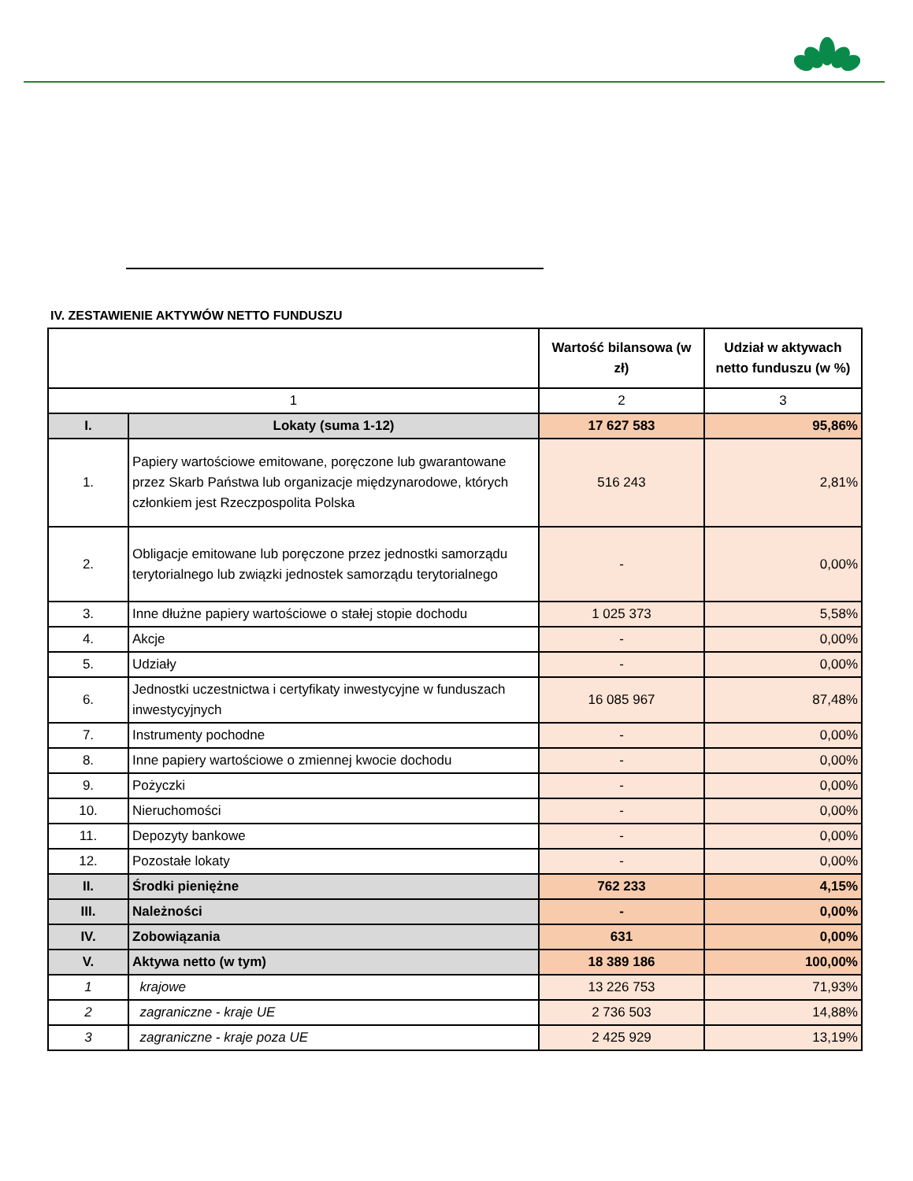IV. ZESTAWIENIE AKTYWÓW NETTO FUNDUSZU
| | | Wartość bilansowa (w zł) | Udział w aktywach netto funduszu (w %) |
| --- | --- | --- | --- |
| 1 | | 2 | 3 |
| I. | Lokaty (suma 1-12) | 17 627 583 | 95,86% |
| 1. | Papiery wartościowe emitowane, poręczone lub gwarantowane przez Skarb Państwa lub organizacje międzynarodowe, których członkiem jest Rzeczpospolita Polska | 516 243 | 2,81% |
| 2. | Obligacje emitowane lub poręczone przez jednostki samorządu terytorialnego lub związki jednostek samorządu terytorialnego | - | 0,00% |
| 3. | Inne dłużne papiery wartościowe o stałej stopie dochodu | 1 025 373 | 5,58% |
| 4. | Akcje | - | 0,00% |
| 5. | Udziały | - | 0,00% |
| 6. | Jednostki uczestnictwa i certyfikaty inwestycyjne w funduszach inwestycyjnych | 16 085 967 | 87,48% |
| 7. | Instrumenty pochodne | - | 0,00% |
| 8. | Inne papiery wartościowe o zmiennej kwocie dochodu | - | 0,00% |
| 9. | Pożyczki | - | 0,00% |
| 10. | Nieruchomości | - | 0,00% |
| 11. | Depozyty bankowe | - | 0,00% |
| 12. | Pozostałe lokaty | - | 0,00% |
| II. | Środki pieniężne | 762 233 | 4,15% |
| III. | Należności | - | 0,00% |
| IV. | Zobowiązania | 631 | 0,00% |
| V. | Aktywa netto (w tym) | 18 389 186 | 100,00% |
| 1 | krajowe | 13 226 753 | 71,93% |
| 2 | zagraniczne - kraje UE | 2 736 503 | 14,88% |
| 3 | zagraniczne - kraje poza UE | 2 425 929 | 13,19% |